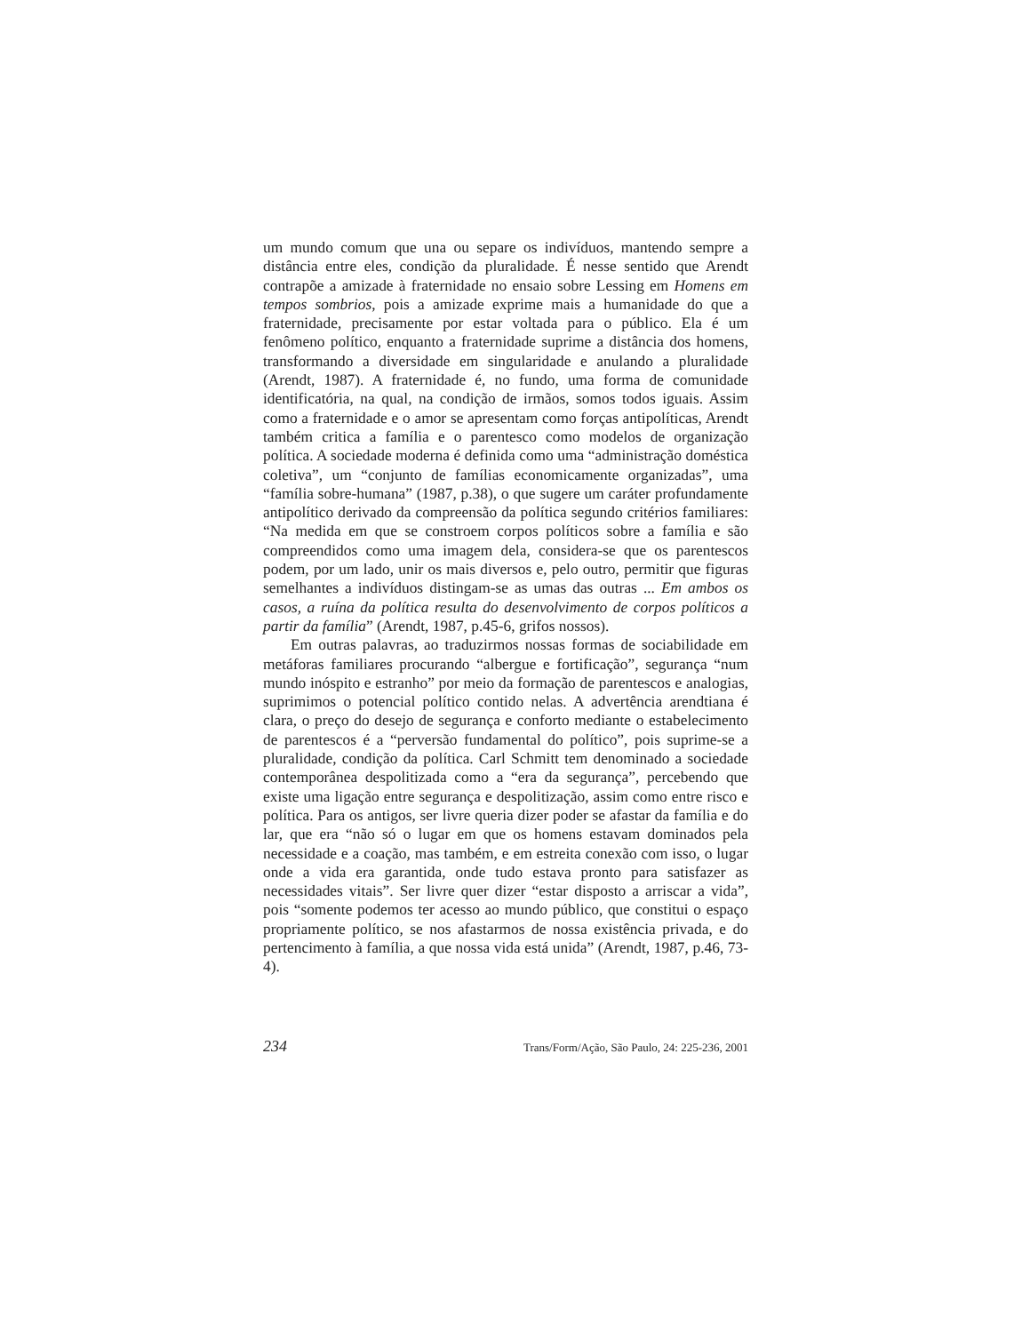um mundo comum que una ou separe os indivíduos, mantendo sempre a distância entre eles, condição da pluralidade. É nesse sentido que Arendt contrapõe a amizade à fraternidade no ensaio sobre Lessing em Homens em tempos sombrios, pois a amizade exprime mais a humanidade do que a fraternidade, precisamente por estar voltada para o público. Ela é um fenômeno político, enquanto a fraternidade suprime a distância dos homens, transformando a diversidade em singularidade e anulando a pluralidade (Arendt, 1987). A fraternidade é, no fundo, uma forma de comunidade identificatória, na qual, na condição de irmãos, somos todos iguais. Assim como a fraternidade e o amor se apresentam como forças antipolíticas, Arendt também critica a família e o parentesco como modelos de organização política. A sociedade moderna é definida como uma “administração doméstica coletiva”, um “conjunto de famílias economicamente organizadas”, uma “família sobre-humana” (1987, p.38), o que sugere um caráter profundamente antipolítico derivado da compreensão da política segundo critérios familiares: “Na medida em que se constroem corpos políticos sobre a família e são compreendidos como uma imagem dela, considera-se que os parentescos podem, por um lado, unir os mais diversos e, pelo outro, permitir que figuras semelhantes a indivíduos distingam-se as umas das outras ... Em ambos os casos, a ruína da política resulta do desenvolvimento de corpos políticos a partir da família” (Arendt, 1987, p.45-6, grifos nossos).
Em outras palavras, ao traduzirmos nossas formas de sociabilidade em metáforas familiares procurando “albergue e fortificação”, segurança “num mundo inóspito e estranho” por meio da formação de parentescos e analogias, suprimimos o potencial político contido nelas. A advertência arendtiana é clara, o preço do desejo de segurança e conforto mediante o estabelecimento de parentescos é a “perversão fundamental do político”, pois suprime-se a pluralidade, condição da política. Carl Schmitt tem denominado a sociedade contemporânea despolitizada como a “era da segurança”, percebendo que existe uma ligação entre segurança e despolitização, assim como entre risco e política. Para os antigos, ser livre queria dizer poder se afastar da família e do lar, que era “não só o lugar em que os homens estavam dominados pela necessidade e a coação, mas também, e em estreita conexão com isso, o lugar onde a vida era garantida, onde tudo estava pronto para satisfazer as necessidades vitais”. Ser livre quer dizer “estar disposto a arriscar a vida”, pois “somente podemos ter acesso ao mundo público, que constitui o espaço propriamente político, se nos afastarmos de nossa existência privada, e do pertencimento à família, a que nossa vida está unida” (Arendt, 1987, p.46, 73-4).
234 Trans/Form/Ação, São Paulo, 24: 225-236, 2001